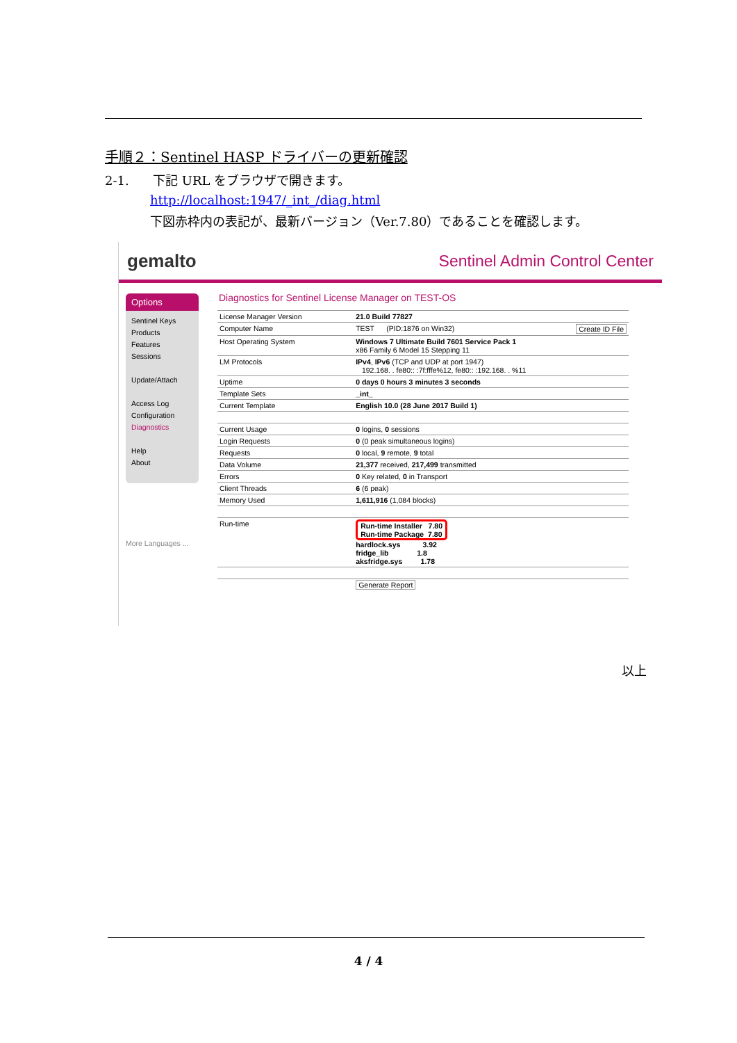手順２：Sentinel HASP ドライバーの更新確認
2-1. 下記 URL をブラウザで開きます。
http://localhost:1947/_int_/diag.html
下図赤枠内の表記が、最新バージョン（Ver.7.80）であることを確認します。
gemalto Sentinel Admin Control Center
Options
Sentinel Keys
Products
Features
Sessions
Update/Attach
Access Log
Configuration
Diagnostics
Help
About
More Languages ...
Diagnostics for Sentinel License Manager on TEST-OS
| License Manager Version | 21.0 Build 77827 |
| Computer Name | TEST (PID:1876 on Win32) Create ID File |
| Host Operating System | Windows 7 Ultimate Build 7601 Service Pack 1 x86 Family 6 Model 15 Stepping 11 |
| LM Protocols | IPv4 , IPv6 (TCP and UDP at port 1947) 192.168. . fe80:: :7f:fffe%12, fe80:: :192.168. . %11 |
| Uptime | 0 days 0 hours 3 minutes 3 seconds |
| Template Sets | _int_ |
| Current Template | English 10.0 (28 June 2017 Build 1) |
| Current Usage | 0 logins, 0 sessions |
| Login Requests | 0 (0 peak simultaneous logins) |
| Requests | 0 local, 9 remote, 9 total |
| Data Volume | 21,377 received, 217,499 transmitted |
| Errors | 0 Key related, 0 in Transport |
| Client Threads | 6 (6 peak) |
| Memory Used | 1,611,916 (1,084 blocks) |
| Run-time | Run-time Installer 7.80 Run-time Package 7.80 hardlock.sys 3.92 fridge_lib 1.8 aksfridge.sys 1.78 |
| | Generate Report |
以上
4 / 4